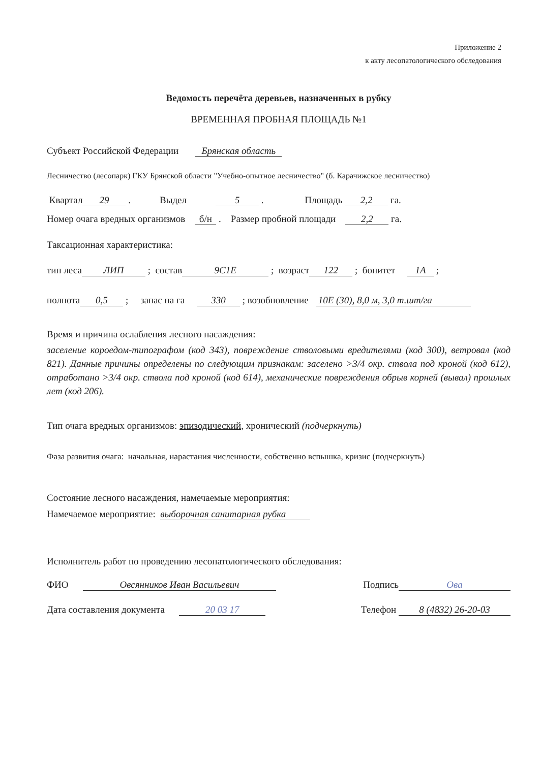Приложение 2
к акту лесопатологического обследования
Ведомость перечёта деревьев, назначенных в рубку
ВРЕМЕННАЯ ПРОБНАЯ ПЛОЩАДЬ №1
Субъект Российской Федерации Брянская область
Лесничество (лесопарк) ГКУ Брянской области "Учебно-опытное лесничество" (б. Карачижское лесничество)
Квартал 29 . Выдел 5 . Площадь 2,2 га.
Номер очага вредных организмов б/н . Размер пробной площади 2,2 га.
Таксационная характеристика:
тип леса ЛИП ; состав 9С1Е ; возраст 122 ; бонитет 1А ;
полнота 0,5 ; запас на га 330 ; возобновление 10Е (30), 8,0 м, 3,0 т.шт/га
Время и причина ослабления лесного насаждения:
заселение короедом-типографом (код 343), повреждение стволовыми вредителями (код 300), ветровал (код 821). Данные причины определены по следующим признакам: заселено >3/4 окр. ствола под кроной (код 612), отработано >3/4 окр. ствола под кроной (код 614), механические повреждения обрыв корней (вывал) прошлых лет (код 206).
Тип очага вредных организмов: эпизодический, хронический (подчеркнуть)
Фаза развития очага: начальная, нарастания численности, собственно вспышка, кризис (подчеркнуть)
Состояние лесного насаждения, намечаемые мероприятия:
Намечаемое мероприятие: выборочная санитарная рубка
Исполнитель работ по проведению лесопатологического обследования:
ФИО Овсянников Иван Васильевич Подпись Ова
Дата составления документа 20 03 17 Телефон 8 (4832) 26-20-03